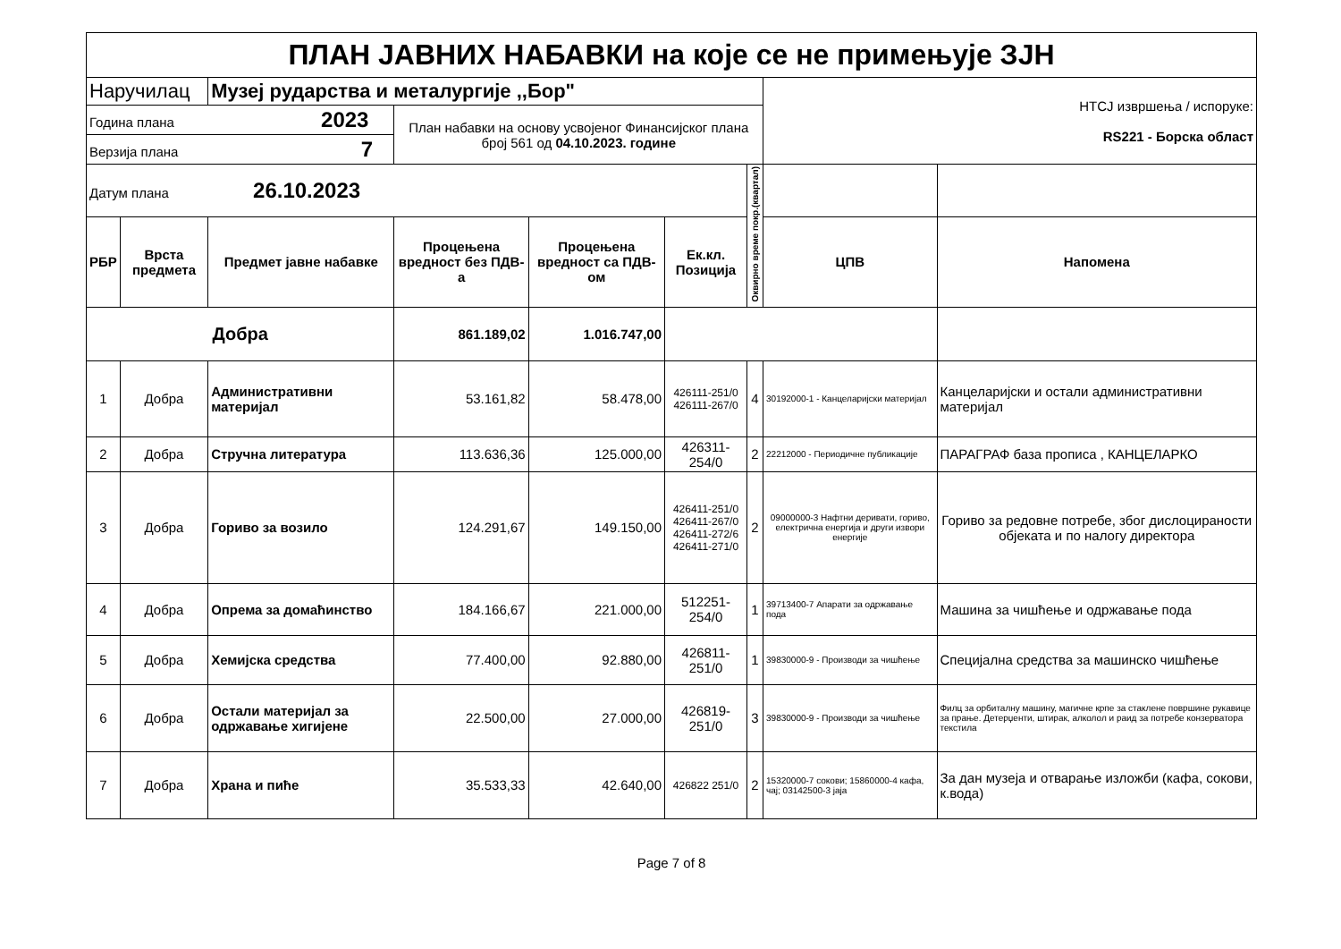| ПЛАН ЈАВНИХ НАБАВКИ на које се не примењује ЗЈН | | | | | | | | |
| Наручилац | | Музеј рударства и металургије ,,Бор" | | | | | НТСЈ извршења / испоруке: RS221 - Борска област | |
| Година плана 2023 | | | План набавки на основу усвојеног Финансијског плана број 561 од 04.10.2023. године | | | | | |
| Верзија плана 7 | | | | | | | | |
| Датум плана 26.10.2023 | | | | | | Оквирно време покр.(квартал) | | |
| РБР | Врста предмета | Предмет јавне набавке | Процењена вредност без ПДВ-а | Процењена вредност са ПДВ-ом | Ек.кл. Позиција | | ЦПВ | Напомена |
| Добра | | | 861.189,02 | 1.016.747,00 | | | | |
| 1 | Добра | Административни материјал | 53.161,82 | 58.478,00 | 426111-251/0 426111-267/0 | 4 | 30192000-1 - Канцеларијски материјал | Канцеларијски и остали административни материјал |
| 2 | Добра | Стручна литература | 113.636,36 | 125.000,00 | 426311-254/0 | 2 | 22212000 - Периодичне публикације | ПАРАГРАФ база прописа , КАНЦЕЛАРКО |
| 3 | Добра | Гориво за возило | 124.291,67 | 149.150,00 | 426411-251/0 426411-267/0 426411-272/6 426411-271/0 | 2 | 09000000-3 Нафтни деривати, гориво, електрична енергија и други извори енергије | Гориво за редовне потребе, због дислоцираности објеката и по налогу директора |
| 4 | Добра | Опрема за домаћинство | 184.166,67 | 221.000,00 | 512251-254/0 | 1 | 39713400-7 Апарати за одржавање пода | Машина за чишћење и одржавање пода |
| 5 | Добра | Хемијска средства | 77.400,00 | 92.880,00 | 426811-251/0 | 1 | 39830000-9 - Производи за чишћење | Специјална средства за машинско чишћење |
| 6 | Добра | Остали материјал за одржавање хигијене | 22.500,00 | 27.000,00 | 426819-251/0 | 3 | 39830000-9 - Производи за чишћење | Филц за орбиталну машину, магичне крпе за стаклене површине рукавице за прање. Детерџенти, штирак, алколол и раид за потребе конзерватора текстила |
| 7 | Добра | Храна и пиће | 35.533,33 | 42.640,00 | 426822 251/0 | 2 | 15320000-7 сокови; 15860000-4 кафа, чај; 03142500-3 јаја | За дан музеја и отварање изложби (кафа, сокови, к.вода) |
Page 7 of 8